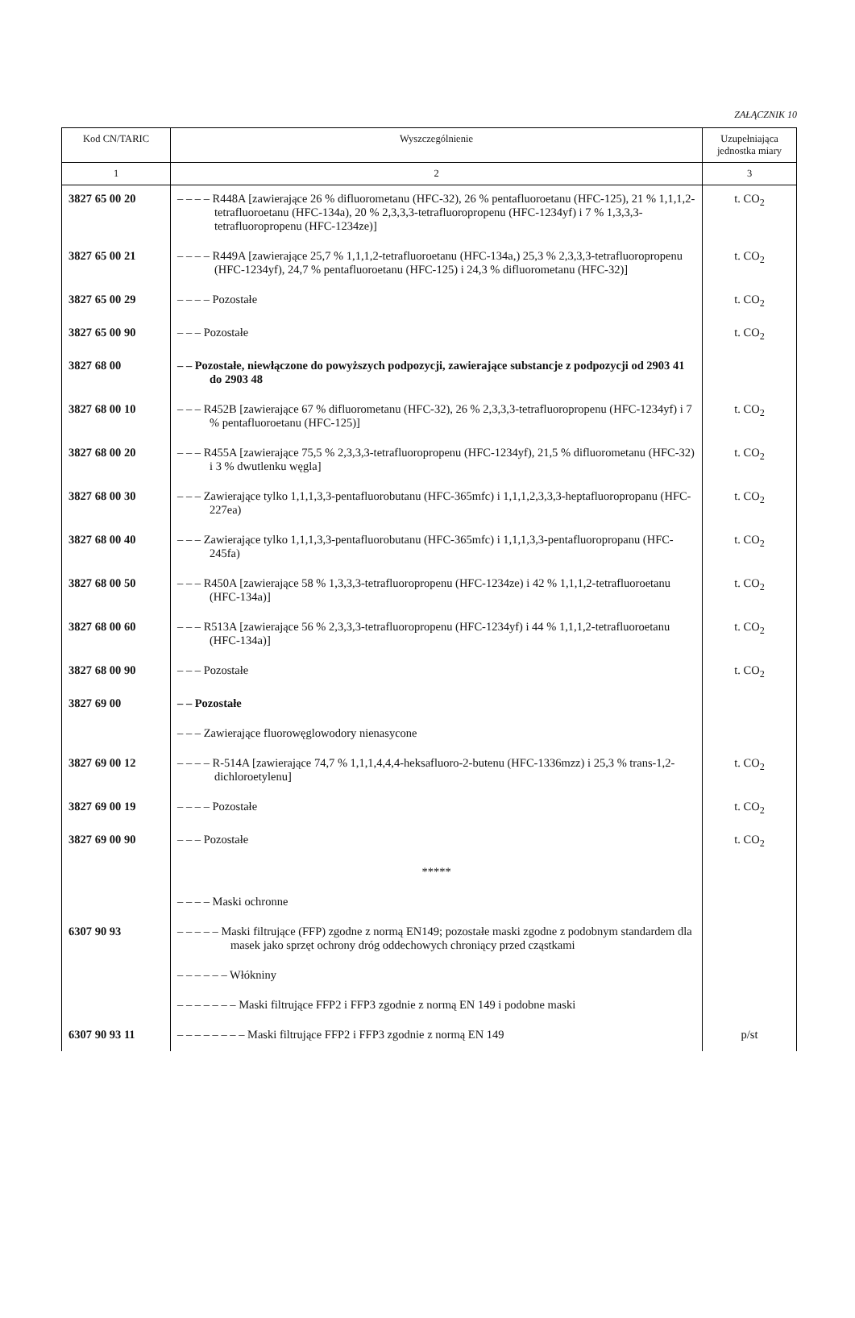ZAŁĄCZNIK 10
| Kod CN/TARIC | Wyszczególnienie | Uzupełniająca jednostka miary |
| --- | --- | --- |
| 1 | 2 | 3 |
| 3827 65 00 20 | – – – – R448A [zawierające 26 % difluorometanu (HFC-32), 26 % pentafluoroetanu (HFC-125), 21 % 1,1,1,2-tetrafluoroetanu (HFC-134a), 20 % 2,3,3,3-tetrafluoropropenu (HFC-1234yf) i 7 % 1,3,3,3-tetrafluoropropenu (HFC-1234ze)] | t. CO<sub>2</sub> |
| 3827 65 00 21 | – – – – R449A [zawierające 25,7 % 1,1,1,2-tetrafluoroetanu (HFC-134a,) 25,3 % 2,3,3,3-tetrafluoropropenu (HFC-1234yf), 24,7 % pentafluoroetanu (HFC-125) i 24,3 % difluorometanu (HFC-32)] | t. CO<sub>2</sub> |
| 3827 65 00 29 | – – – – Pozostałe | t. CO<sub>2</sub> |
| 3827 65 00 90 | – – – Pozostałe | t. CO<sub>2</sub> |
| 3827 68 00 | – – Pozostałe, niewłączone do powyższych podpozycji, zawierające substancje z podpozycji od 2903 41 do 2903 48 | |
| 3827 68 00 10 | – – – R452B [zawierające 67 % difluorometanu (HFC-32), 26 % 2,3,3,3-tetrafluoropropenu (HFC-1234yf) i 7 % pentafluoroetanu (HFC-125)] | t. CO<sub>2</sub> |
| 3827 68 00 20 | – – – R455A [zawierające 75,5 % 2,3,3,3-tetrafluoropropenu (HFC-1234yf), 21,5 % difluorometanu (HFC-32) i 3 % dwutlenku węgla] | t. CO<sub>2</sub> |
| 3827 68 00 30 | – – – Zawierające tylko 1,1,1,3,3-pentafluorobutanu (HFC-365mfc) i 1,1,1,2,3,3,3-heptafluoropropanu (HFC-227ea) | t. CO<sub>2</sub> |
| 3827 68 00 40 | – – – Zawierające tylko 1,1,1,3,3-pentafluorobutanu (HFC-365mfc) i 1,1,1,3,3-pentafluoropropanu (HFC-245fa) | t. CO<sub>2</sub> |
| 3827 68 00 50 | – – – R450A [zawierające 58 % 1,3,3,3-tetrafluoropropenu (HFC-1234ze) i 42 % 1,1,1,2-tetrafluoroetanu (HFC-134a)] | t. CO<sub>2</sub> |
| 3827 68 00 60 | – – – R513A [zawierające 56 % 2,3,3,3-tetrafluoropropenu (HFC-1234yf) i 44 % 1,1,1,2-tetrafluoroetanu (HFC-134a)] | t. CO<sub>2</sub> |
| 3827 68 00 90 | – – – Pozostałe | t. CO<sub>2</sub> |
| 3827 69 00 | – – Pozostałe | |
| | – – – Zawierające fluorowęglowodory nienasycone | |
| 3827 69 00 12 | – – – – R-514A [zawierające 74,7 % 1,1,1,4,4,4-heksafluoro-2-butenu (HFC-1336mzz) i 25,3 % trans-1,2-dichloroetylenu] | t. CO<sub>2</sub> |
| 3827 69 00 19 | – – – – Pozostałe | t. CO<sub>2</sub> |
| 3827 69 00 90 | – – – Pozostałe | t. CO<sub>2</sub> |
| | ***** | |
| | – – – – Maski ochronne | |
| 6307 90 93 | – – – – – Maski filtrujące (FFP) zgodne z normą EN149; pozostałe maski zgodne z podobnym standardem dla masek jako sprzęt ochrony dróg oddechowych chroniący przed cząstkami | |
| | – – – – – – Włókniny | |
| | – – – – – – – Maski filtrujące FFP2 i FFP3 zgodnie z normą EN 149 i podobne maski | |
| 6307 90 93 11 | – – – – – – – – Maski filtrujące FFP2 i FFP3 zgodnie z normą EN 149 | p/st |